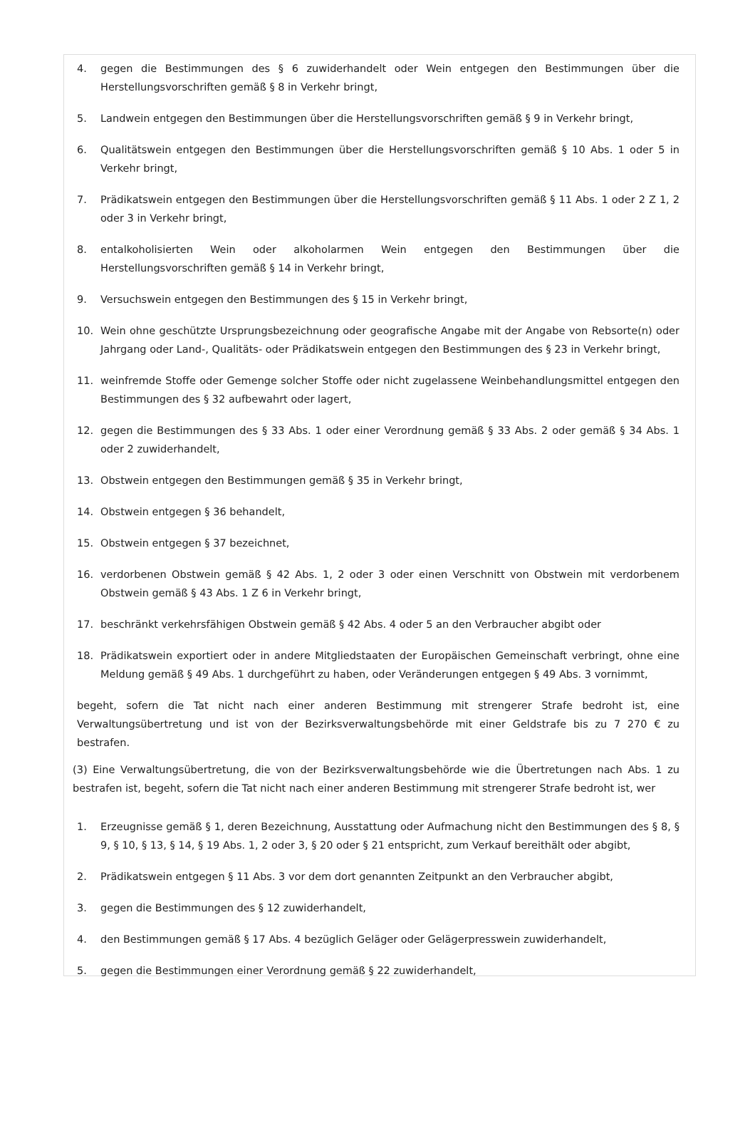4. gegen die Bestimmungen des § 6 zuwiderhandelt oder Wein entgegen den Bestimmungen über die Herstellungsvorschriften gemäß § 8 in Verkehr bringt,
5. Landwein entgegen den Bestimmungen über die Herstellungsvorschriften gemäß § 9 in Verkehr bringt,
6. Qualitätswein entgegen den Bestimmungen über die Herstellungsvorschriften gemäß § 10 Abs. 1 oder 5 in Verkehr bringt,
7. Prädikatswein entgegen den Bestimmungen über die Herstellungsvorschriften gemäß § 11 Abs. 1 oder 2 Z 1, 2 oder 3 in Verkehr bringt,
8. entalkoholisierten Wein oder alkoholarmen Wein entgegen den Bestimmungen über die Herstellungsvorschriften gemäß § 14 in Verkehr bringt,
9. Versuchswein entgegen den Bestimmungen des § 15 in Verkehr bringt,
10. Wein ohne geschützte Ursprungsbezeichnung oder geografische Angabe mit der Angabe von Rebsorte(n) oder Jahrgang oder Land-, Qualitäts- oder Prädikatswein entgegen den Bestimmungen des § 23 in Verkehr bringt,
11. weinfremde Stoffe oder Gemenge solcher Stoffe oder nicht zugelassene Weinbehandlungsmittel entgegen den Bestimmungen des § 32 aufbewahrt oder lagert,
12. gegen die Bestimmungen des § 33 Abs. 1 oder einer Verordnung gemäß § 33 Abs. 2 oder gemäß § 34 Abs. 1 oder 2 zuwiderhandelt,
13. Obstwein entgegen den Bestimmungen gemäß § 35 in Verkehr bringt,
14. Obstwein entgegen § 36 behandelt,
15. Obstwein entgegen § 37 bezeichnet,
16. verdorbenen Obstwein gemäß § 42 Abs. 1, 2 oder 3 oder einen Verschnitt von Obstwein mit verdorbenem Obstwein gemäß § 43 Abs. 1 Z 6 in Verkehr bringt,
17. beschränkt verkehrsfähigen Obstwein gemäß § 42 Abs. 4 oder 5 an den Verbraucher abgibt oder
18. Prädikatswein exportiert oder in andere Mitgliedstaaten der Europäischen Gemeinschaft verbringt, ohne eine Meldung gemäß § 49 Abs. 1 durchgeführt zu haben, oder Veränderungen entgegen § 49 Abs. 3 vornimmt,
begeht, sofern die Tat nicht nach einer anderen Bestimmung mit strengerer Strafe bedroht ist, eine Verwaltungsübertretung und ist von der Bezirksverwaltungsbehörde mit einer Geldstrafe bis zu 7 270 € zu bestrafen.
(3) Eine Verwaltungsübertretung, die von der Bezirksverwaltungsbehörde wie die Übertretungen nach Abs. 1 zu bestrafen ist, begeht, sofern die Tat nicht nach einer anderen Bestimmung mit strengerer Strafe bedroht ist, wer
1. Erzeugnisse gemäß § 1, deren Bezeichnung, Ausstattung oder Aufmachung nicht den Bestimmungen des § 8, § 9, § 10, § 13, § 14, § 19 Abs. 1, 2 oder 3, § 20 oder § 21 entspricht, zum Verkauf bereithält oder abgibt,
2. Prädikatswein entgegen § 11 Abs. 3 vor dem dort genannten Zeitpunkt an den Verbraucher abgibt,
3. gegen die Bestimmungen des § 12 zuwiderhandelt,
4. den Bestimmungen gemäß § 17 Abs. 4 bezüglich Geläger oder Gelägerpresswein zuwiderhandelt,
5. gegen die Bestimmungen einer Verordnung gemäß § 22 zuwiderhandelt,